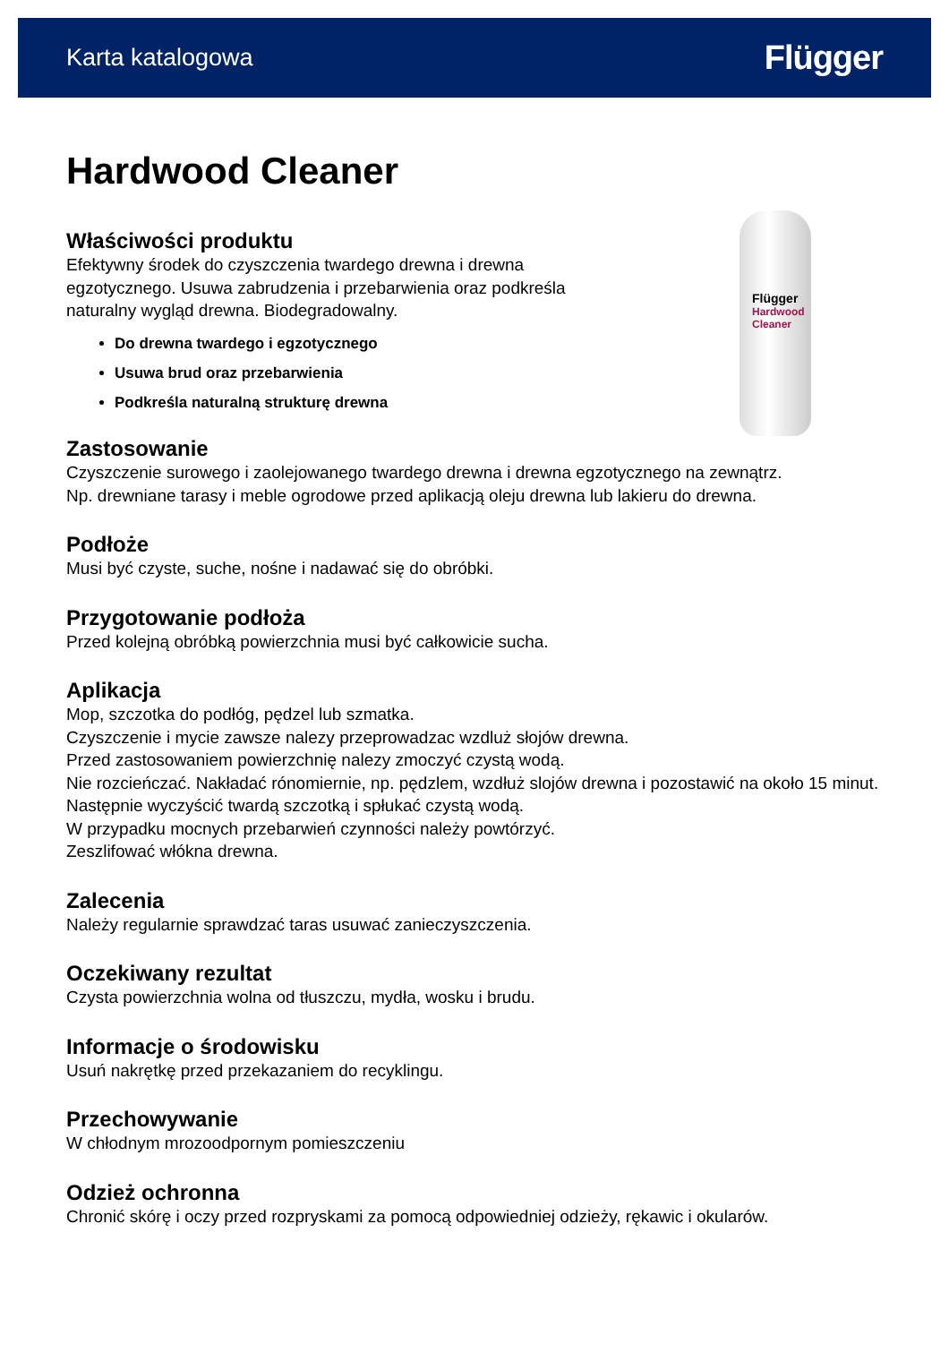Karta katalogowa Flügger
Hardwood Cleaner
Właściwości produktu
Efektywny środek do czyszczenia twardego drewna i drewna
egzotycznego. Usuwa zabrudzenia i przebarwienia oraz podkreśla
naturalny wygląd drewna. Biodegradowalny.
Do drewna twardego i egzotycznego
Usuwa brud oraz przebarwienia
Podkreśla naturalną strukturę drewna
Flügger
Hardwood Cleaner
Zastosowanie
Czyszczenie surowego i zaolejowanego twardego drewna i drewna egzotycznego na zewnątrz.
Np. drewniane tarasy i meble ogrodowe przed aplikacją oleju drewna lub lakieru do drewna.
Podłoże
Musi być czyste, suche, nośne i nadawać się do obróbki.
Przygotowanie podłoża
Przed kolejną obróbką powierzchnia musi być całkowicie sucha.
Aplikacja
Mop, szczotka do podłóg, pędzel lub szmatka.
Czyszczenie i mycie zawsze nalezy przeprowadzac wzdluż słojów drewna.
Przed zastosowaniem powierzchnię nalezy zmoczyć czystą wodą.
Nie rozcieńczać. Nakładać rónomiernie, np. pędzlem, wzdłuż slojów drewna i pozostawić na około 15 minut.
Następnie wyczyścić twardą szczotką i spłukać czystą wodą.
W przypadku mocnych przebarwień czynności należy powtórzyć.
Zeszlifować włókna drewna.
Zalecenia
Należy regularnie sprawdzać taras usuwać zanieczyszczenia.
Oczekiwany rezultat
Czysta powierzchnia wolna od tłuszczu, mydła, wosku i brudu.
Informacje o środowisku
Usuń nakrętkę przed przekazaniem do recyklingu.
Przechowywanie
W chłodnym mrozoodpornym pomieszczeniu
Odzież ochronna
Chronić skórę i oczy przed rozpryskami za pomocą odpowiedniej odzieży, rękawic i okularów.